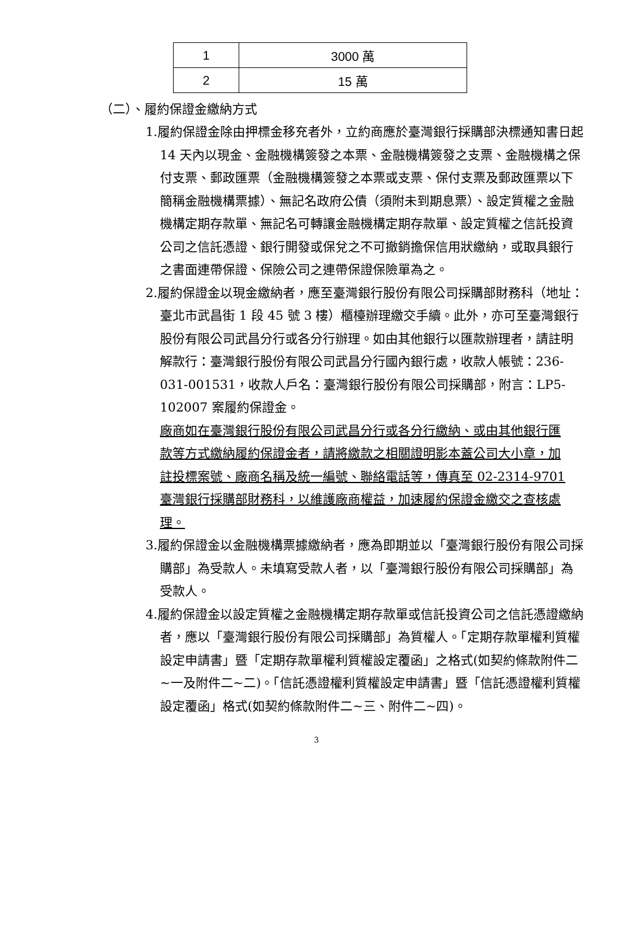| 1 | 3000 萬 |
| 2 | 15 萬 |
（二）、履約保證金繳納方式
1.履約保證金除由押標金移充者外，立約商應於臺灣銀行採購部決標通知書日起 14 天內以現金、金融機構簽發之本票、金融機構簽發之支票、金融機構之保付支票、郵政匯票（金融機構簽發之本票或支票、保付支票及郵政匯票以下簡稱金融機構票據）、無記名政府公債（須附未到期息票）、設定質權之金融機構定期存款單、無記名可轉讓金融機構定期存款單、設定質權之信託投資公司之信託憑證、銀行開發或保兌之不可撤銷擔保信用狀繳納，或取具銀行之書面連帶保證、保險公司之連帶保證保險單為之。
2.履約保證金以現金繳納者，應至臺灣銀行股份有限公司採購部財務科（地址：臺北市武昌街 1 段 45 號 3 樓）櫃檯辦理繳交手續。此外，亦可至臺灣銀行股份有限公司武昌分行或各分行辦理。如由其他銀行以匯款辦理者，請註明解款行：臺灣銀行股份有限公司武昌分行國內銀行處，收款人帳號：236-031-001531，收款人戶名：臺灣銀行股份有限公司採購部，附言：LP5-102007 案履約保證金。
廠商如在臺灣銀行股份有限公司武昌分行或各分行繳納、或由其他銀行匯款等方式繳納履約保證金者，請將繳款之相關證明影本蓋公司大小章，加註投標案號、廠商名稱及統一編號、聯絡電話等，傳真至 02-2314-9701 臺灣銀行採購部財務科，以維護廠商權益，加速履約保證金繳交之查核處理。
3.履約保證金以金融機構票據繳納者，應為即期並以「臺灣銀行股份有限公司採購部」為受款人。未填寫受款人者，以「臺灣銀行股份有限公司採購部」為受款人。
4.履約保證金以設定質權之金融機構定期存款單或信託投資公司之信託憑證繳納者，應以「臺灣銀行股份有限公司採購部」為質權人。「定期存款單權利質權設定申請書」暨「定期存款單權利質權設定覆函」之格式(如契約條款附件二~一及附件二~二)。「信託憑證權利質權設定申請書」暨「信託憑證權利質權設定覆函」格式(如契約條款附件二~三、附件二~四)。
3